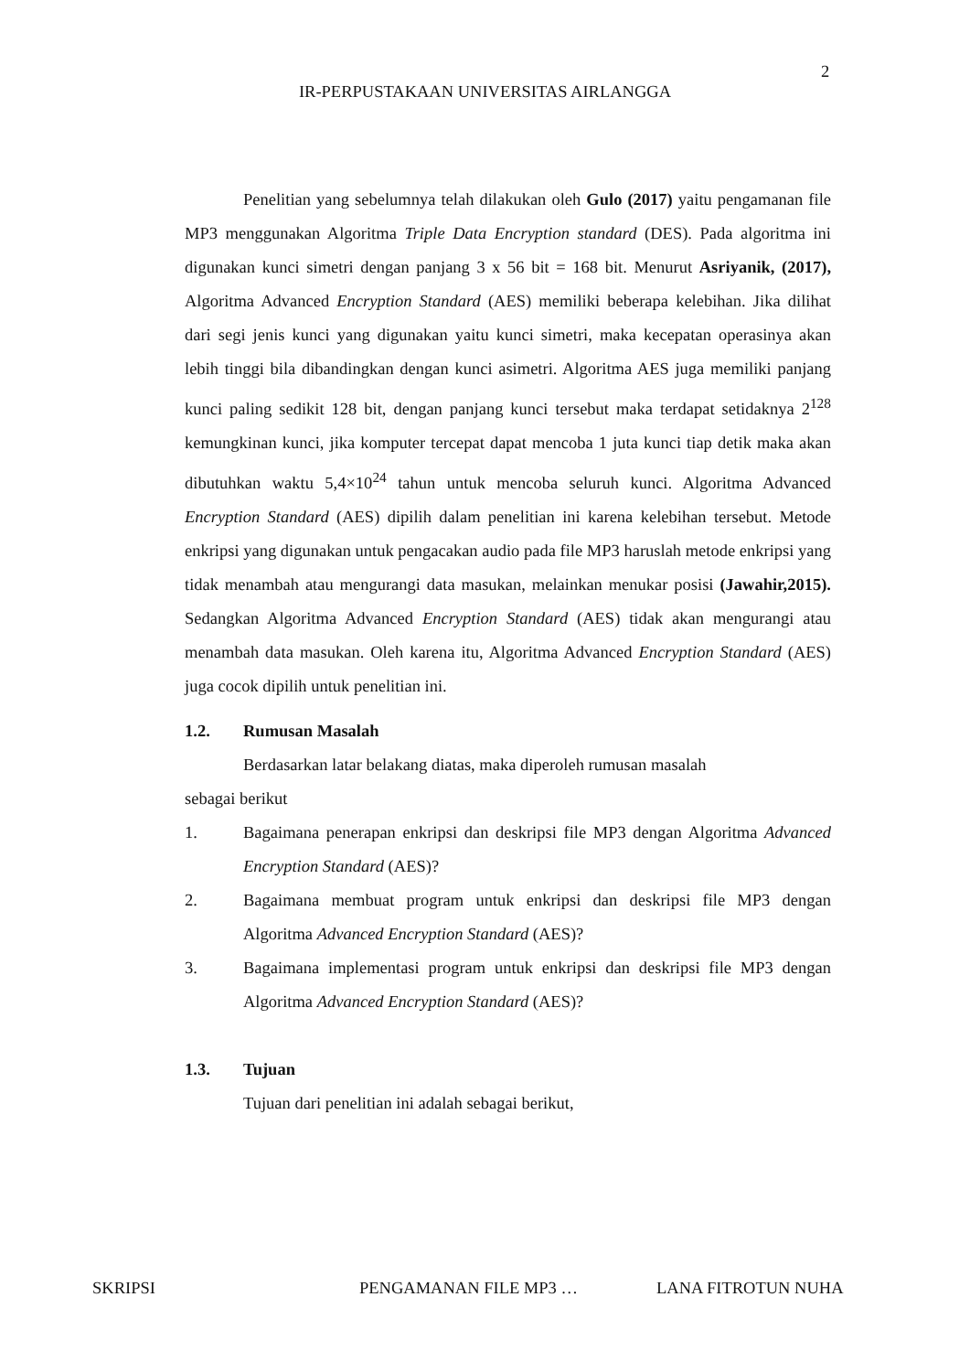2
IR-PERPUSTAKAAN UNIVERSITAS AIRLANGGA
Penelitian yang sebelumnya telah dilakukan oleh Gulo (2017) yaitu pengamanan file MP3 menggunakan Algoritma Triple Data Encryption standard (DES). Pada algoritma ini digunakan kunci simetri dengan panjang 3 x 56 bit = 168 bit. Menurut Asriyanik, (2017), Algoritma Advanced Encryption Standard (AES) memiliki beberapa kelebihan. Jika dilihat dari segi jenis kunci yang digunakan yaitu kunci simetri, maka kecepatan operasinya akan lebih tinggi bila dibandingkan dengan kunci asimetri. Algoritma AES juga memiliki panjang kunci paling sedikit 128 bit, dengan panjang kunci tersebut maka terdapat setidaknya 2<sup>128</sup> kemungkinan kunci, jika komputer tercepat dapat mencoba 1 juta kunci tiap detik maka akan dibutuhkan waktu 5,4×10<sup>24</sup> tahun untuk mencoba seluruh kunci. Algoritma Advanced Encryption Standard (AES) dipilih dalam penelitian ini karena kelebihan tersebut. Metode enkripsi yang digunakan untuk pengacakan audio pada file MP3 haruslah metode enkripsi yang tidak menambah atau mengurangi data masukan, melainkan menukar posisi (Jawahir,2015). Sedangkan Algoritma Advanced Encryption Standard (AES) tidak akan mengurangi atau menambah data masukan. Oleh karena itu, Algoritma Advanced Encryption Standard (AES) juga cocok dipilih untuk penelitian ini.
1.2. Rumusan Masalah
Berdasarkan latar belakang diatas, maka diperoleh rumusan masalah
sebagai berikut
1. Bagaimana penerapan enkripsi dan deskripsi file MP3 dengan Algoritma Advanced Encryption Standard (AES)?
2. Bagaimana membuat program untuk enkripsi dan deskripsi file MP3 dengan Algoritma Advanced Encryption Standard (AES)?
3. Bagaimana implementasi program untuk enkripsi dan deskripsi file MP3 dengan Algoritma Advanced Encryption Standard (AES)?
1.3. Tujuan
Tujuan dari penelitian ini adalah sebagai berikut,
SKRIPSI PENGAMANAN FILE MP3 … LANA FITROTUN NUHA